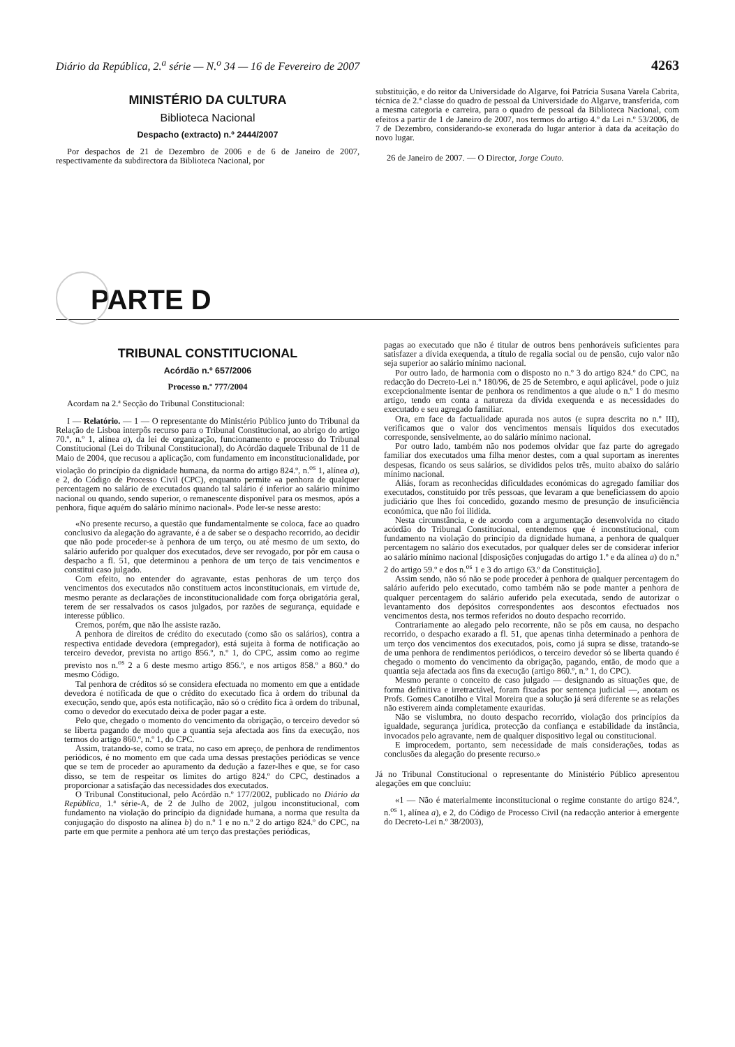Diário da República, 2.<sup>a</sup> série — N.<sup>o</sup> 34 — 16 de Fevereiro de 2007 4263
MINISTÉRIO DA CULTURA
Biblioteca Nacional
Despacho (extracto) n.º 2444/2007
Por despachos de 21 de Dezembro de 2006 e de 6 de Janeiro de 2007, respectivamente da subdirectora da Biblioteca Nacional, por
substituição, e do reitor da Universidade do Algarve, foi Patrícia Susana Varela Cabrita, técnica de 2.ª classe do quadro de pessoal da Universidade do Algarve, transferida, com a mesma categoria e carreira, para o quadro de pessoal da Biblioteca Nacional, com efeitos a partir de 1 de Janeiro de 2007, nos termos do artigo 4.º da Lei n.º 53/2006, de 7 de Dezembro, considerando-se exonerada do lugar anterior à data da aceitação do novo lugar.
26 de Janeiro de 2007. — O Director, Jorge Couto.
PARTE D
TRIBUNAL CONSTITUCIONAL
Acórdão n.º 657/2006
Processo n.º 777/2004
Acordam na 2.ª Secção do Tribunal Constitucional:
I — Relatório. — 1 — O representante do Ministério Público junto do Tribunal da Relação de Lisboa interpôs recurso para o Tribunal Constitucional, ao abrigo do artigo 70.º, n.º 1, alínea a), da lei de organização, funcionamento e processo do Tribunal Constitucional (Lei do Tribunal Constitucional), do Acórdão daquele Tribunal de 11 de Maio de 2004, que recusou a aplicação, com fundamento em inconstitucionalidade, por violação do princípio da dignidade humana, da norma do artigo 824.º, n.<sup>os</sup> 1, alínea a), e 2, do Código de Processo Civil (CPC), enquanto permite «a penhora de qualquer percentagem no salário de executados quando tal salário é inferior ao salário mínimo nacional ou quando, sendo superior, o remanescente disponível para os mesmos, após a penhora, fique aquém do salário mínimo nacional». Pode ler-se nesse aresto:
«No presente recurso, a questão que fundamentalmente se coloca, face ao quadro conclusivo da alegação do agravante, é a de saber se o despacho recorrido, ao decidir que não pode proceder-se à penhora de um terço, ou até mesmo de um sexto, do salário auferido por qualquer dos executados, deve ser revogado, por pôr em causa o despacho a fl. 51, que determinou a penhora de um terço de tais vencimentos e constitui caso julgado.
Com efeito, no entender do agravante, estas penhoras de um terço dos vencimentos dos executados não constituem actos inconstitucionais, em virtude de, mesmo perante as declarações de inconstitucionalidade com força obrigatória geral, terem de ser ressalvados os casos julgados, por razões de segurança, equidade e interesse público.
Cremos, porém, que não lhe assiste razão.
A penhora de direitos de crédito do executado (como são os salários), contra a respectiva entidade devedora (empregador), está sujeita à forma de notificação ao terceiro devedor, prevista no artigo 856.º, n.º 1, do CPC, assim como ao regime previsto nos n.<sup>os</sup> 2 a 6 deste mesmo artigo 856.º, e nos artigos 858.º a 860.º do mesmo Código.
Tal penhora de créditos só se considera efectuada no momento em que a entidade devedora é notificada de que o crédito do executado fica à ordem do tribunal da execução, sendo que, após esta notificação, não só o crédito fica à ordem do tribunal, como o devedor do executado deixa de poder pagar a este.
Pelo que, chegado o momento do vencimento da obrigação, o terceiro devedor só se liberta pagando de modo que a quantia seja afectada aos fins da execução, nos termos do artigo 860.º, n.º 1, do CPC.
Assim, tratando-se, como se trata, no caso em apreço, de penhora de rendimentos periódicos, é no momento em que cada uma dessas prestações periódicas se vence que se tem de proceder ao apuramento da dedução a fazer-lhes e que, se for caso disso, se tem de respeitar os limites do artigo 824.º do CPC, destinados a proporcionar a satisfação das necessidades dos executados.
O Tribunal Constitucional, pelo Acórdão n.º 177/2002, publicado no Diário da República, 1.ª série-A, de 2 de Julho de 2002, julgou inconstitucional, com fundamento na violação do princípio da dignidade humana, a norma que resulta da conjugação do disposto na alínea b) do n.º 1 e no n.º 2 do artigo 824.º do CPC, na parte em que permite a penhora até um terço das prestações periódicas,
pagas ao executado que não é titular de outros bens penhoráveis suficientes para satisfazer a dívida exequenda, a título de regalia social ou de pensão, cujo valor não seja superior ao salário mínimo nacional.
Por outro lado, de harmonia com o disposto no n.º 3 do artigo 824.º do CPC, na redacção do Decreto-Lei n.º 180/96, de 25 de Setembro, e aqui aplicável, pode o juiz excepcionalmente isentar de penhora os rendimentos a que alude o n.º 1 do mesmo artigo, tendo em conta a natureza da dívida exequenda e as necessidades do executado e seu agregado familiar.
Ora, em face da factualidade apurada nos autos (e supra descrita no n.º III), verificamos que o valor dos vencimentos mensais líquidos dos executados corresponde, sensivelmente, ao do salário mínimo nacional.
Por outro lado, também não nos podemos olvidar que faz parte do agregado familiar dos executados uma filha menor destes, com a qual suportam as inerentes despesas, ficando os seus salários, se divididos pelos três, muito abaixo do salário mínimo nacional.
Aliás, foram as reconhecidas dificuldades económicas do agregado familiar dos executados, constituído por três pessoas, que levaram a que beneficiassem do apoio judiciário que lhes foi concedido, gozando mesmo de presunção de insuficiência económica, que não foi ilidida.
Nesta circunstância, e de acordo com a argumentação desenvolvida no citado acórdão do Tribunal Constitucional, entendemos que é inconstitucional, com fundamento na violação do princípio da dignidade humana, a penhora de qualquer percentagem no salário dos executados, por qualquer deles ser de considerar inferior ao salário mínimo nacional [disposições conjugadas do artigo 1.º e da alínea a) do n.º 2 do artigo 59.º e dos n.<sup>os</sup> 1 e 3 do artigo 63.º da Constituição].
Assim sendo, não só não se pode proceder à penhora de qualquer percentagem do salário auferido pelo executado, como também não se pode manter a penhora de qualquer percentagem do salário auferido pela executada, sendo de autorizar o levantamento dos depósitos correspondentes aos descontos efectuados nos vencimentos desta, nos termos referidos no douto despacho recorrido.
Contrariamente ao alegado pelo recorrente, não se pôs em causa, no despacho recorrido, o despacho exarado a fl. 51, que apenas tinha determinado a penhora de um terço dos vencimentos dos executados, pois, como já supra se disse, tratando-se de uma penhora de rendimentos periódicos, o terceiro devedor só se liberta quando é chegado o momento do vencimento da obrigação, pagando, então, de modo que a quantia seja afectada aos fins da execução (artigo 860.º, n.º 1, do CPC).
Mesmo perante o conceito de caso julgado — designando as situações que, de forma definitiva e irretractável, foram fixadas por sentença judicial —, anotam os Profs. Gomes Canotilho e Vital Moreira que a solução já será diferente se as relações não estiverem ainda completamente exauridas.
Não se vislumbra, no douto despacho recorrido, violação dos princípios da igualdade, segurança jurídica, protecção da confiança e estabilidade da instância, invocados pelo agravante, nem de qualquer dispositivo legal ou constitucional.
E improcedem, portanto, sem necessidade de mais considerações, todas as conclusões da alegação do presente recurso.»
Já no Tribunal Constitucional o representante do Ministério Público apresentou alegações em que concluiu:
«1 — Não é materialmente inconstitucional o regime constante do artigo 824.º, n.<sup>os</sup> 1, alínea a), e 2, do Código de Processo Civil (na redacção anterior à emergente do Decreto-Lei n.º 38/2003),